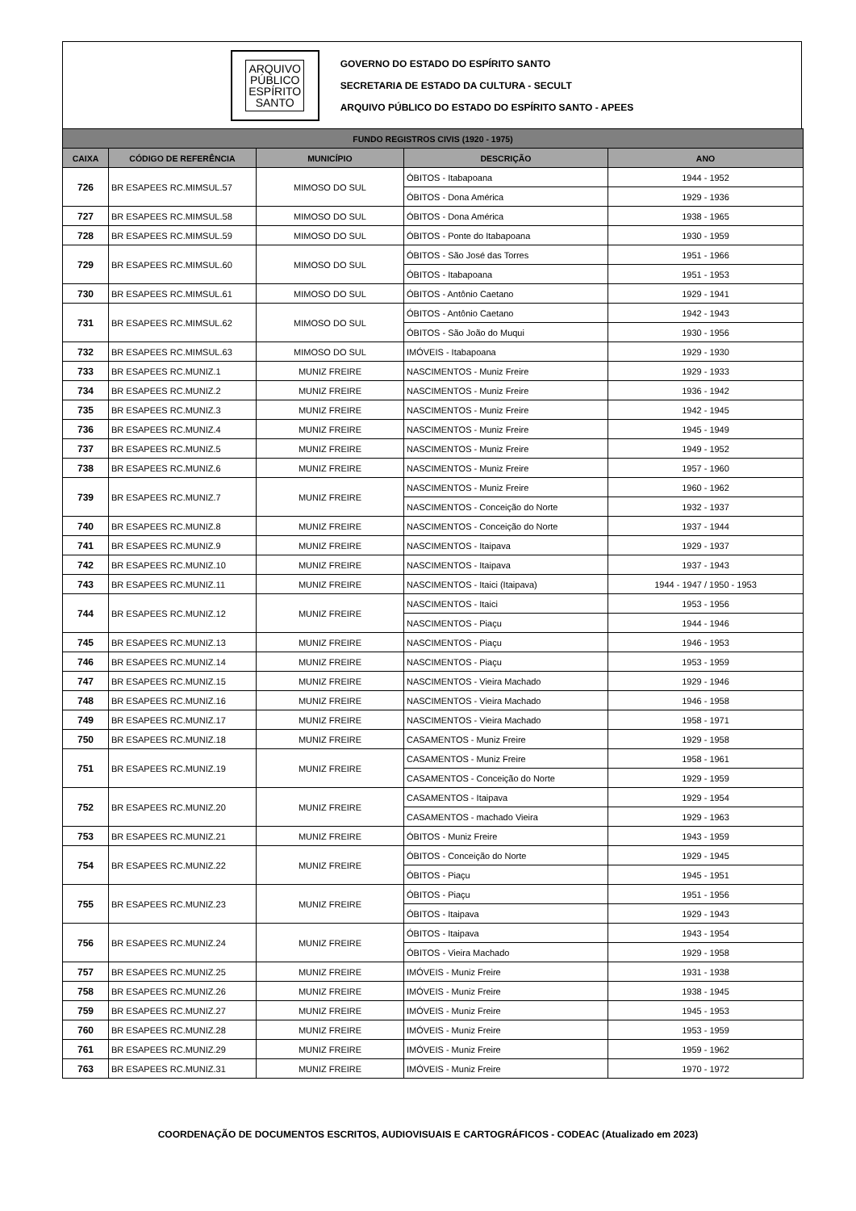ARQUIVO
PÚBLICO
ESPÍRITO
SANTO
GOVERNO DO ESTADO DO ESPÍRITO SANTO
SECRETARIA DE ESTADO DA CULTURA - SECULT
ARQUIVO PÚBLICO DO ESTADO DO ESPÍRITO SANTO - APEES
| FUNDO REGISTROS CIVIS (1920 - 1975) | | | | |
| --- | --- | --- | --- | --- |
| CAIXA | CÓDIGO DE REFERÊNCIA | MUNICÍPIO | DESCRIÇÃO | ANO |
| 726 | BR ESAPEES RC.MIMSUL.57 | MIMOSO DO SUL | ÓBITOS - Itabapoana | 1944 - 1952 |
| | | | ÓBITOS - Dona América | 1929 - 1936 |
| 727 | BR ESAPEES RC.MIMSUL.58 | MIMOSO DO SUL | ÓBITOS - Dona América | 1938 - 1965 |
| 728 | BR ESAPEES RC.MIMSUL.59 | MIMOSO DO SUL | ÓBITOS - Ponte do Itabapoana | 1930 - 1959 |
| 729 | BR ESAPEES RC.MIMSUL.60 | MIMOSO DO SUL | ÓBITOS - São José das Torres | 1951 - 1966 |
| | | | ÓBITOS - Itabapoana | 1951 - 1953 |
| 730 | BR ESAPEES RC.MIMSUL.61 | MIMOSO DO SUL | ÓBITOS - Antônio Caetano | 1929 - 1941 |
| 731 | BR ESAPEES RC.MIMSUL.62 | MIMOSO DO SUL | ÓBITOS - Antônio Caetano | 1942 - 1943 |
| | | | ÓBITOS - São João do Muqui | 1930 - 1956 |
| 732 | BR ESAPEES RC.MIMSUL.63 | MIMOSO DO SUL | IMÓVEIS - Itabapoana | 1929 - 1930 |
| 733 | BR ESAPEES RC.MUNIZ.1 | MUNIZ FREIRE | NASCIMENTOS - Muniz Freire | 1929 - 1933 |
| 734 | BR ESAPEES RC.MUNIZ.2 | MUNIZ FREIRE | NASCIMENTOS - Muniz Freire | 1936 - 1942 |
| 735 | BR ESAPEES RC.MUNIZ.3 | MUNIZ FREIRE | NASCIMENTOS - Muniz Freire | 1942 - 1945 |
| 736 | BR ESAPEES RC.MUNIZ.4 | MUNIZ FREIRE | NASCIMENTOS - Muniz Freire | 1945 - 1949 |
| 737 | BR ESAPEES RC.MUNIZ.5 | MUNIZ FREIRE | NASCIMENTOS - Muniz Freire | 1949 - 1952 |
| 738 | BR ESAPEES RC.MUNIZ.6 | MUNIZ FREIRE | NASCIMENTOS - Muniz Freire | 1957 - 1960 |
| 739 | BR ESAPEES RC.MUNIZ.7 | MUNIZ FREIRE | NASCIMENTOS - Muniz Freire | 1960 - 1962 |
| | | | NASCIMENTOS - Conceição do Norte | 1932 - 1937 |
| 740 | BR ESAPEES RC.MUNIZ.8 | MUNIZ FREIRE | NASCIMENTOS - Conceição do Norte | 1937 - 1944 |
| 741 | BR ESAPEES RC.MUNIZ.9 | MUNIZ FREIRE | NASCIMENTOS - Itaipava | 1929 - 1937 |
| 742 | BR ESAPEES RC.MUNIZ.10 | MUNIZ FREIRE | NASCIMENTOS - Itaipava | 1937 - 1943 |
| 743 | BR ESAPEES RC.MUNIZ.11 | MUNIZ FREIRE | NASCIMENTOS - Itaici (Itaipava) | 1944 - 1947 / 1950 - 1953 |
| 744 | BR ESAPEES RC.MUNIZ.12 | MUNIZ FREIRE | NASCIMENTOS - Itaici | 1953 - 1956 |
| | | | NASCIMENTOS - Piaçu | 1944 - 1946 |
| 745 | BR ESAPEES RC.MUNIZ.13 | MUNIZ FREIRE | NASCIMENTOS - Piaçu | 1946 - 1953 |
| 746 | BR ESAPEES RC.MUNIZ.14 | MUNIZ FREIRE | NASCIMENTOS - Piaçu | 1953 - 1959 |
| 747 | BR ESAPEES RC.MUNIZ.15 | MUNIZ FREIRE | NASCIMENTOS - Vieira Machado | 1929 - 1946 |
| 748 | BR ESAPEES RC.MUNIZ.16 | MUNIZ FREIRE | NASCIMENTOS - Vieira Machado | 1946 - 1958 |
| 749 | BR ESAPEES RC.MUNIZ.17 | MUNIZ FREIRE | NASCIMENTOS - Vieira Machado | 1958 - 1971 |
| 750 | BR ESAPEES RC.MUNIZ.18 | MUNIZ FREIRE | CASAMENTOS - Muniz Freire | 1929 - 1958 |
| 751 | BR ESAPEES RC.MUNIZ.19 | MUNIZ FREIRE | CASAMENTOS - Muniz Freire | 1958 - 1961 |
| | | | CASAMENTOS - Conceição do Norte | 1929 - 1959 |
| 752 | BR ESAPEES RC.MUNIZ.20 | MUNIZ FREIRE | CASAMENTOS - Itaipava | 1929 - 1954 |
| | | | CASAMENTOS - machado Vieira | 1929 - 1963 |
| 753 | BR ESAPEES RC.MUNIZ.21 | MUNIZ FREIRE | ÓBITOS - Muniz Freire | 1943 - 1959 |
| 754 | BR ESAPEES RC.MUNIZ.22 | MUNIZ FREIRE | ÓBITOS - Conceição do Norte | 1929 - 1945 |
| | | | ÓBITOS - Piaçu | 1945 - 1951 |
| 755 | BR ESAPEES RC.MUNIZ.23 | MUNIZ FREIRE | ÓBITOS - Piaçu | 1951 - 1956 |
| | | | ÓBITOS - Itaipava | 1929 - 1943 |
| 756 | BR ESAPEES RC.MUNIZ.24 | MUNIZ FREIRE | ÓBITOS - Itaipava | 1943 - 1954 |
| | | | ÓBITOS - Vieira Machado | 1929 - 1958 |
| 757 | BR ESAPEES RC.MUNIZ.25 | MUNIZ FREIRE | IMÓVEIS - Muniz Freire | 1931 - 1938 |
| 758 | BR ESAPEES RC.MUNIZ.26 | MUNIZ FREIRE | IMÓVEIS - Muniz Freire | 1938 - 1945 |
| 759 | BR ESAPEES RC.MUNIZ.27 | MUNIZ FREIRE | IMÓVEIS - Muniz Freire | 1945 - 1953 |
| 760 | BR ESAPEES RC.MUNIZ.28 | MUNIZ FREIRE | IMÓVEIS - Muniz Freire | 1953 - 1959 |
| 761 | BR ESAPEES RC.MUNIZ.29 | MUNIZ FREIRE | IMÓVEIS - Muniz Freire | 1959 - 1962 |
| 763 | BR ESAPEES RC.MUNIZ.31 | MUNIZ FREIRE | IMÓVEIS - Muniz Freire | 1970 - 1972 |
COORDENAÇÃO DE DOCUMENTOS ESCRITOS, AUDIOVISUAIS E CARTOGRÁFICOS - CODEAC (Atualizado em 2023)